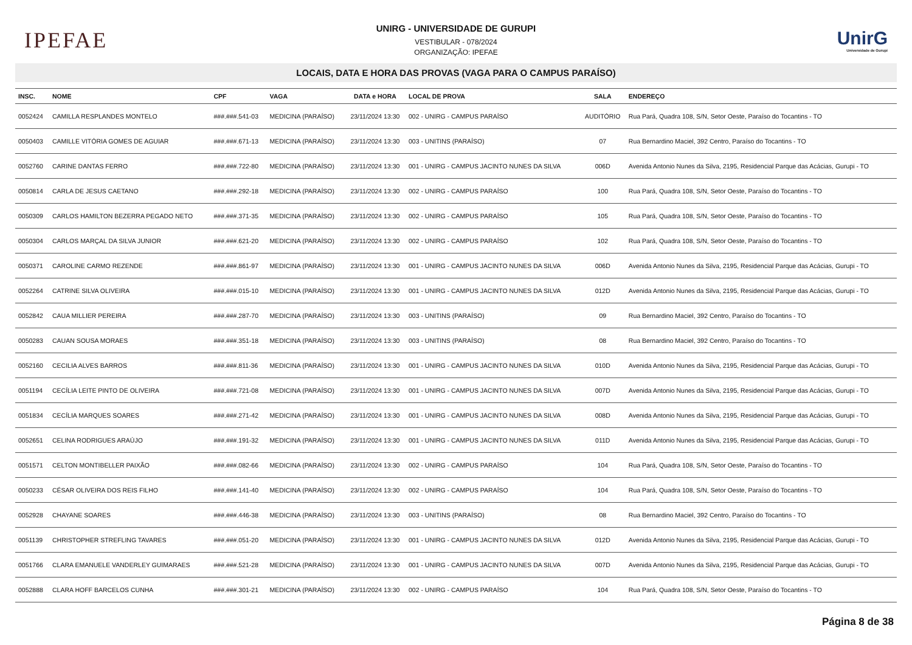IPEFAE
UNIRG - UNIVERSIDADE DE GURUPI
VESTIBULAR - 078/2024
ORGANIZAÇÃO: IPEFAE
UnirG
Universidade de Gurupi
LOCAIS, DATA E HORA DAS PROVAS (VAGA PARA O CAMPUS PARAÍSO)
| INSC. | NOME | CPF | VAGA | DATA e HORA | LOCAL DE PROVA | SALA | ENDEREÇO |
| --- | --- | --- | --- | --- | --- | --- | --- |
| 0052424 | CAMILLA RESPLANDES MONTELO | ###.###.541-03 | MEDICINA (PARAÍSO) | 23/11/2024 13:30 | 002 - UNIRG - CAMPUS PARAÍSO | AUDITÓRIO | Rua Pará, Quadra 108, S/N, Setor Oeste, Paraíso do Tocantins - TO |
| 0050403 | CAMILLE VITÓRIA GOMES DE AGUIAR | ###.###.671-13 | MEDICINA (PARAÍSO) | 23/11/2024 13:30 | 003 - UNITINS (PARAÍSO) | 07 | Rua Bernardino Maciel, 392 Centro, Paraíso do Tocantins - TO |
| 0052760 | CARINE DANTAS FERRO | ###.###.722-80 | MEDICINA (PARAÍSO) | 23/11/2024 13:30 | 001 - UNIRG - CAMPUS JACINTO NUNES DA SILVA | 006D | Avenida Antonio Nunes da Silva, 2195, Residencial Parque das Acácias, Gurupi - TO |
| 0050814 | CARLA DE JESUS CAETANO | ###.###.292-18 | MEDICINA (PARAÍSO) | 23/11/2024 13:30 | 002 - UNIRG - CAMPUS PARAÍSO | 100 | Rua Pará, Quadra 108, S/N, Setor Oeste, Paraíso do Tocantins - TO |
| 0050309 | CARLOS HAMILTON BEZERRA PEGADO NETO | ###.###.371-35 | MEDICINA (PARAÍSO) | 23/11/2024 13:30 | 002 - UNIRG - CAMPUS PARAÍSO | 105 | Rua Pará, Quadra 108, S/N, Setor Oeste, Paraíso do Tocantins - TO |
| 0050304 | CARLOS MARÇAL DA SILVA JUNIOR | ###.###.621-20 | MEDICINA (PARAÍSO) | 23/11/2024 13:30 | 002 - UNIRG - CAMPUS PARAÍSO | 102 | Rua Pará, Quadra 108, S/N, Setor Oeste, Paraíso do Tocantins - TO |
| 0050371 | CAROLINE CARMO REZENDE | ###.###.861-97 | MEDICINA (PARAÍSO) | 23/11/2024 13:30 | 001 - UNIRG - CAMPUS JACINTO NUNES DA SILVA | 006D | Avenida Antonio Nunes da Silva, 2195, Residencial Parque das Acácias, Gurupi - TO |
| 0052264 | CATRINE SILVA OLIVEIRA | ###.###.015-10 | MEDICINA (PARAÍSO) | 23/11/2024 13:30 | 001 - UNIRG - CAMPUS JACINTO NUNES DA SILVA | 012D | Avenida Antonio Nunes da Silva, 2195, Residencial Parque das Acácias, Gurupi - TO |
| 0052842 | CAUA MILLIER PEREIRA | ###.###.287-70 | MEDICINA (PARAÍSO) | 23/11/2024 13:30 | 003 - UNITINS (PARAÍSO) | 09 | Rua Bernardino Maciel, 392 Centro, Paraíso do Tocantins - TO |
| 0050283 | CAUAN SOUSA MORAES | ###.###.351-18 | MEDICINA (PARAÍSO) | 23/11/2024 13:30 | 003 - UNITINS (PARAÍSO) | 08 | Rua Bernardino Maciel, 392 Centro, Paraíso do Tocantins - TO |
| 0052160 | CECILIA ALVES BARROS | ###.###.811-36 | MEDICINA (PARAÍSO) | 23/11/2024 13:30 | 001 - UNIRG - CAMPUS JACINTO NUNES DA SILVA | 010D | Avenida Antonio Nunes da Silva, 2195, Residencial Parque das Acácias, Gurupi - TO |
| 0051194 | CECÍLIA LEITE PINTO DE OLIVEIRA | ###.###.721-08 | MEDICINA (PARAÍSO) | 23/11/2024 13:30 | 001 - UNIRG - CAMPUS JACINTO NUNES DA SILVA | 007D | Avenida Antonio Nunes da Silva, 2195, Residencial Parque das Acácias, Gurupi - TO |
| 0051834 | CECÍLIA MARQUES SOARES | ###.###.271-42 | MEDICINA (PARAÍSO) | 23/11/2024 13:30 | 001 - UNIRG - CAMPUS JACINTO NUNES DA SILVA | 008D | Avenida Antonio Nunes da Silva, 2195, Residencial Parque das Acácias, Gurupi - TO |
| 0052651 | CELINA RODRIGUES ARAÚJO | ###.###.191-32 | MEDICINA (PARAÍSO) | 23/11/2024 13:30 | 001 - UNIRG - CAMPUS JACINTO NUNES DA SILVA | 011D | Avenida Antonio Nunes da Silva, 2195, Residencial Parque das Acácias, Gurupi - TO |
| 0051571 | CELTON MONTIBELLER PAIXÃO | ###.###.082-66 | MEDICINA (PARAÍSO) | 23/11/2024 13:30 | 002 - UNIRG - CAMPUS PARAÍSO | 104 | Rua Pará, Quadra 108, S/N, Setor Oeste, Paraíso do Tocantins - TO |
| 0050233 | CÉSAR OLIVEIRA DOS REIS FILHO | ###.###.141-40 | MEDICINA (PARAÍSO) | 23/11/2024 13:30 | 002 - UNIRG - CAMPUS PARAÍSO | 104 | Rua Pará, Quadra 108, S/N, Setor Oeste, Paraíso do Tocantins - TO |
| 0052928 | CHAYANE SOARES | ###.###.446-38 | MEDICINA (PARAÍSO) | 23/11/2024 13:30 | 003 - UNITINS (PARAÍSO) | 08 | Rua Bernardino Maciel, 392 Centro, Paraíso do Tocantins - TO |
| 0051139 | CHRISTOPHER STREFLING TAVARES | ###.###.051-20 | MEDICINA (PARAÍSO) | 23/11/2024 13:30 | 001 - UNIRG - CAMPUS JACINTO NUNES DA SILVA | 012D | Avenida Antonio Nunes da Silva, 2195, Residencial Parque das Acácias, Gurupi - TO |
| 0051766 | CLARA EMANUELE VANDERLEY GUIMARAES | ###.###.521-28 | MEDICINA (PARAÍSO) | 23/11/2024 13:30 | 001 - UNIRG - CAMPUS JACINTO NUNES DA SILVA | 007D | Avenida Antonio Nunes da Silva, 2195, Residencial Parque das Acácias, Gurupi - TO |
| 0052888 | CLARA HOFF BARCELOS CUNHA | ###.###.301-21 | MEDICINA (PARAÍSO) | 23/11/2024 13:30 | 002 - UNIRG - CAMPUS PARAÍSO | 104 | Rua Pará, Quadra 108, S/N, Setor Oeste, Paraíso do Tocantins - TO |
Página 8 de 38